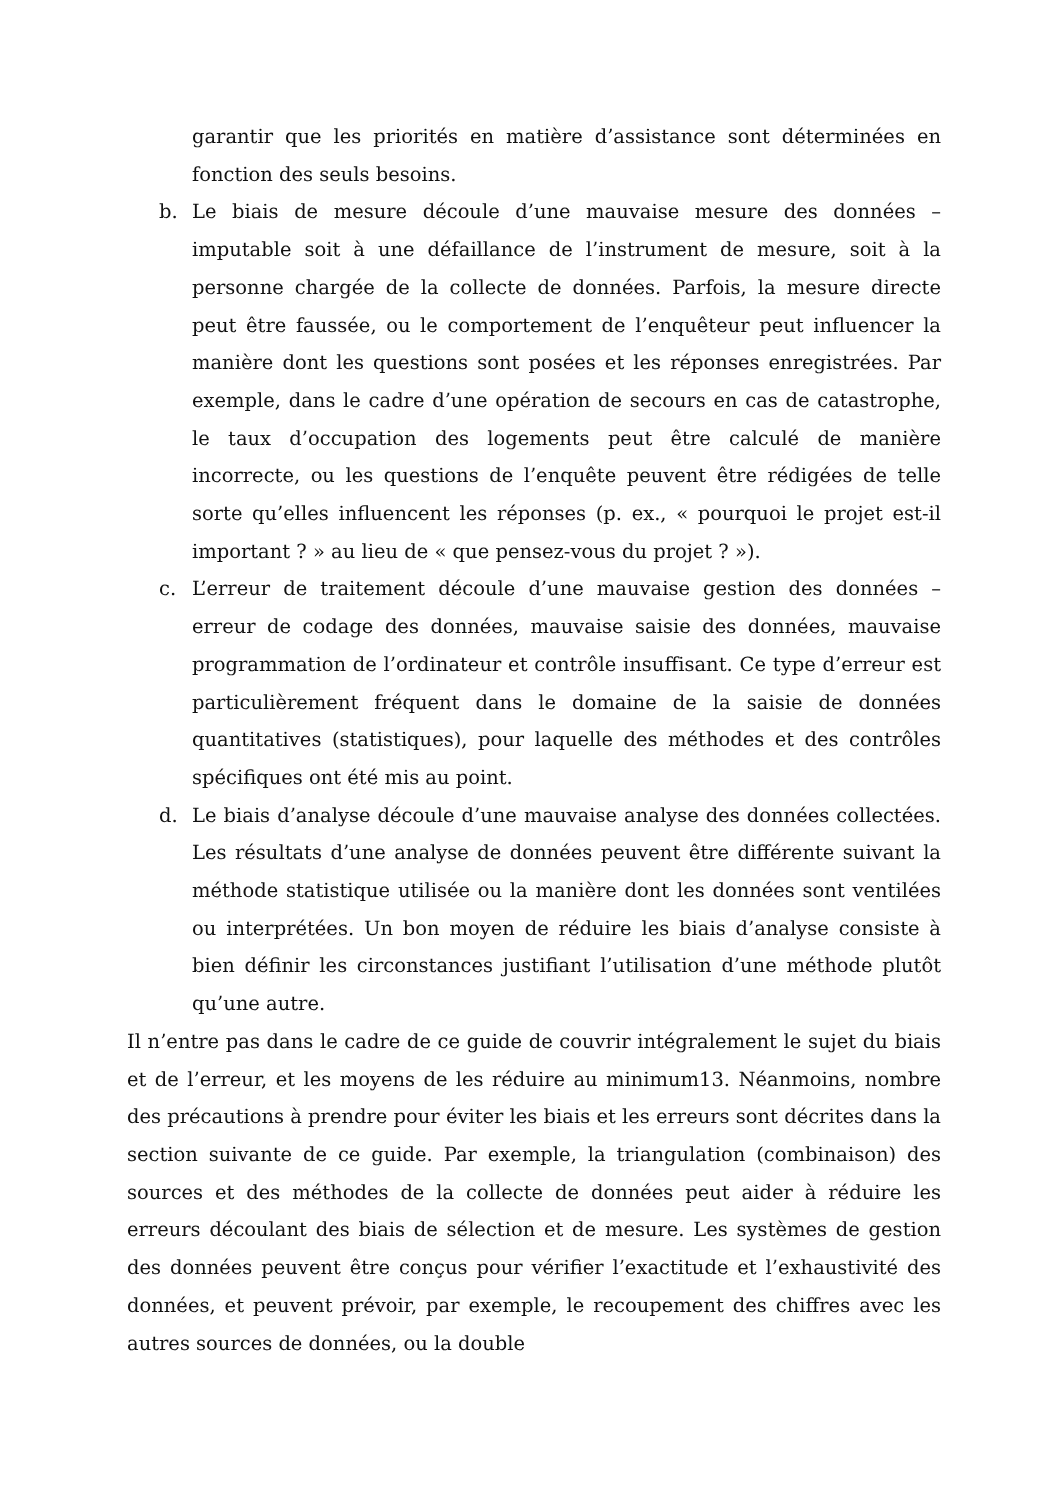garantir que les priorités en matière d’assistance sont déterminées en fonction des seuls besoins.
b. Le biais de mesure découle d’une mauvaise mesure des données – imputable soit à une défaillance de l’instrument de mesure, soit à la personne chargée de la collecte de données. Parfois, la mesure directe peut être faussée, ou le comportement de l’enquêteur peut influencer la manière dont les questions sont posées et les réponses enregistrées. Par exemple, dans le cadre d’une opération de secours en cas de catastrophe, le taux d’occupation des logements peut être calculé de manière incorrecte, ou les questions de l’enquête peuvent être rédigées de telle sorte qu’elles influencent les réponses (p. ex., « pourquoi le projet est-il important ? » au lieu de « que pensez-vous du projet ? »).
c. L’erreur de traitement découle d’une mauvaise gestion des données – erreur de codage des données, mauvaise saisie des données, mauvaise programmation de l’ordinateur et contrôle insuffisant. Ce type d’erreur est particulièrement fréquent dans le domaine de la saisie de données quantitatives (statistiques), pour laquelle des méthodes et des contrôles spécifiques ont été mis au point.
d. Le biais d’analyse découle d’une mauvaise analyse des données collectées. Les résultats d’une analyse de données peuvent être différente suivant la méthode statistique utilisée ou la manière dont les données sont ventilées ou interprétées. Un bon moyen de réduire les biais d’analyse consiste à bien définir les circonstances justifiant l’utilisation d’une méthode plutôt qu’une autre.
Il n’entre pas dans le cadre de ce guide de couvrir intégralement le sujet du biais et de l’erreur, et les moyens de les réduire au minimum13. Néanmoins, nombre des précautions à prendre pour éviter les biais et les erreurs sont décrites dans la section suivante de ce guide. Par exemple, la triangulation (combinaison) des sources et des méthodes de la collecte de données peut aider à réduire les erreurs découlant des biais de sélection et de mesure. Les systèmes de gestion des données peuvent être conçus pour vérifier l’exactitude et l’exhaustivité des données, et peuvent prévoir, par exemple, le recoupement des chiffres avec les autres sources de données, ou la double